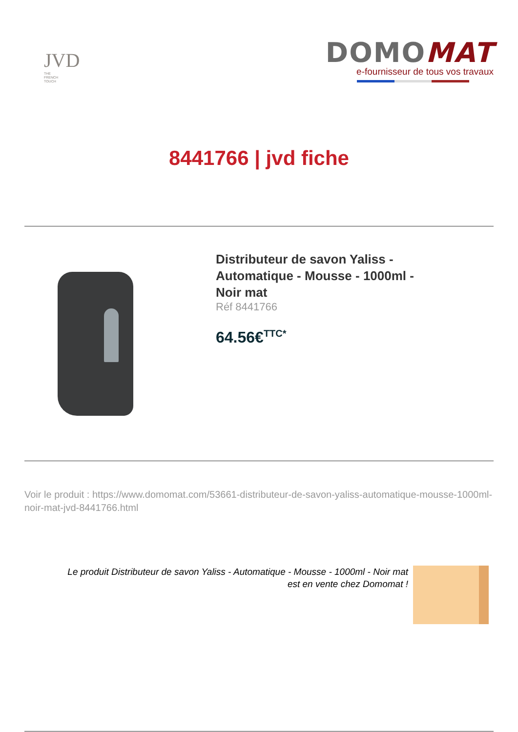JVD
THE
FRENCH
TOUCH
DOMOMAT
e-fournisseur de tous vos travaux
8441766 | jvd fiche
Distributeur de savon Yaliss - Automatique - Mousse - 1000ml - Noir mat
Réf 8441766
64.56€<sup>TTC*</sup>
Voir le produit : https://www.domomat.com/53661-distributeur-de-savon-yaliss-automatique-mousse-1000ml-noir-mat-jvd-8441766.html
Le produit Distributeur de savon Yaliss - Automatique - Mousse - 1000ml - Noir mat
est en vente chez Domomat !